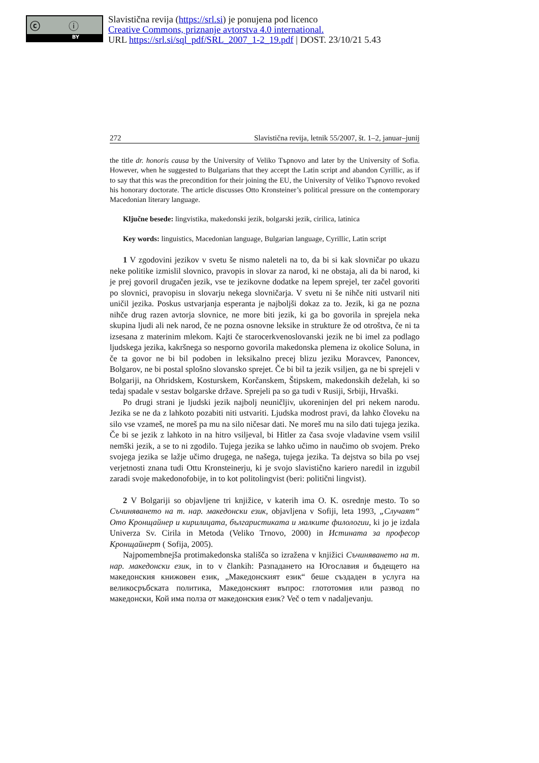ⓒ ⓘ
BY
Slavistična revija (https://srl.si) je ponujena pod licenco
Creative Commons, priznanje avtorstva 4.0 international.
URL https://srl.si/sql_pdf/SRL_2007_1-2_19.pdf | DOST. 23/10/21 5.43
272 Slavistična revija, letnik 55/2007, št. 1–2, januar–junij
the title dr. honoris causa by the University of Veliko Tърnovo and later by the University of Sofia. However, when he suggested to Bulgarians that they accept the Latin script and abandon Cyrillic, as if to say that this was the precondition for their joining the EU, the University of Veliko Tърnovo revoked his honorary doctorate. The article discusses Otto Kronsteiner’s political pressure on the contemporary Macedonian literary language.
Ključne besede: lingvistika, makedonski jezik, bolgarski jezik, cirilica, latinica
Key words: linguistics, Macedonian language, Bulgarian language, Cyrillic, Latin script
1 V zgodovini jezikov v svetu še nismo naleteli na to, da bi si kak slovničar po ukazu neke politike izmislil slovnico, pravopis in slovar za narod, ki ne obstaja, ali da bi narod, ki je prej govoril drugačen jezik, vse te jezikovne dodatke na lepem sprejel, ter začel govoriti po slovnici, pravopisu in slovarju nekega slovničarja. V svetu ni še nihče niti ustvaril niti uničil jezika. Poskus ustvarjanja esperanta je najboljši dokaz za to. Jezik, ki ga ne pozna nihče drug razen avtorja slovnice, ne more biti jezik, ki ga bo govorila in sprejela neka skupina ljudi ali nek narod, če ne pozna osnovne leksike in strukture že od otroštva, če ni ta izsesana z materinim mlekom. Kajti če starocerkvenoslovanski jezik ne bi imel za podlago ljudskega jezika, kakršnega so nesporno govorila makedonska plemena iz okolice Soluna, in če ta govor ne bi bil podoben in leksikalno precej blizu jeziku Moravcev, Panoncev, Bolgarov, ne bi postal splošno slovansko sprejet. Če bi bil ta jezik vsiljen, ga ne bi sprejeli v Bolgariji, na Ohridskem, Kosturskem, Korčanskem, Štipskem, makedonskih deželah, ki so tedaj spadale v sestav bolgarske države. Sprejeli pa so ga tudi v Rusiji, Srbiji, Hrvaški.
Po drugi strani je ljudski jezik najbolj neuničljiv, ukoreninjen del pri nekem narodu. Jezika se ne da z lahkoto pozabiti niti ustvariti. Ljudska modrost pravi, da lahko človeku na silo vse vzameš, ne moreš pa mu na silo ničesar dati. Ne moreš mu na silo dati tujega jezika. Če bi se jezik z lahkoto in na hitro vsiljeval, bi Hitler za časa svoje vladavine vsem vsilil nemški jezik, a se to ni zgodilo. Tujega jezika se lahko učimo in naučimo ob svojem. Preko svojega jezika se lažje učimo drugega, ne našega, tujega jezika. Ta dejstva so bila po vsej verjetnosti znana tudi Ottu Kronsteinerju, ki je svojo slavistično kariero naredil in izgubil zaradi svoje makedonofobije, in to kot politolingvist (beri: politični lingvist).
2 V Bolgariji so objavljene tri knjižice, v katerih ima O. K. osrednje mesto. To so Съчиняването на т. нар. македонски език, objavljena v Sofiji, leta 1993, „Случаят“ Ото Кронщайнер и кирилицата, българистиката и малките филологии, ki jo je izdala Univerza Sv. Cirila in Metoda (Veliko Trnovo, 2000) in Истината за професор Кронщайнерт ( Sofija, 2005).
Najpomembnejša protimakedonska stališča so izražena v knjižici Съчиняването на т. нар. македонски език, in to v člankih: Разпадането на Югославия и бъдещето на македонския книжовен език, „Македонският език“ беше създаден в услуга на великосръбската политика, Македонският въпрос: глототомия или развод по македонски, Кой има полза от македонския език? Več o tem v nadaljevanju.